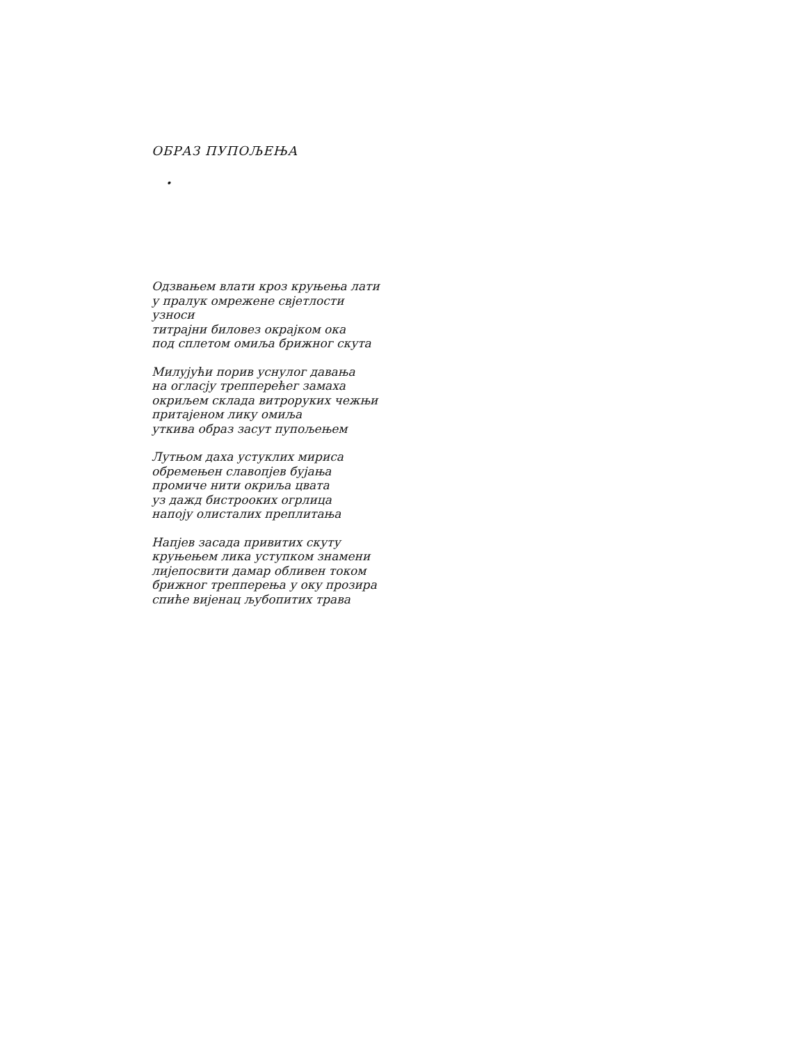ОБРАЗ ПУПОЉЕЊА
•
Одзвањем влати кроз круњења лати
у пралук омрежене свјетлости
узноси
титрајни биловез окрајком ока
под сплетом омиља брижног скута
Милујући порив уснулог давања
на огласју трепперећег замаха
окриљем склада витроруких чежњи
притајеном лику омиља
уткива образ засут пупољењем
Лутњом даха устуклих мириса
обремењен славопјев бујања
промиче нити окриља цвата
уз дажд бистрооких огрлица
напоју олисталих преплитања
Напјев засада привитих скуту
круњењем лика уступком знамени
лијепосвити дамар обливен током
брижног трепперења у оку прозира
спиће вијенац љубопитих трава